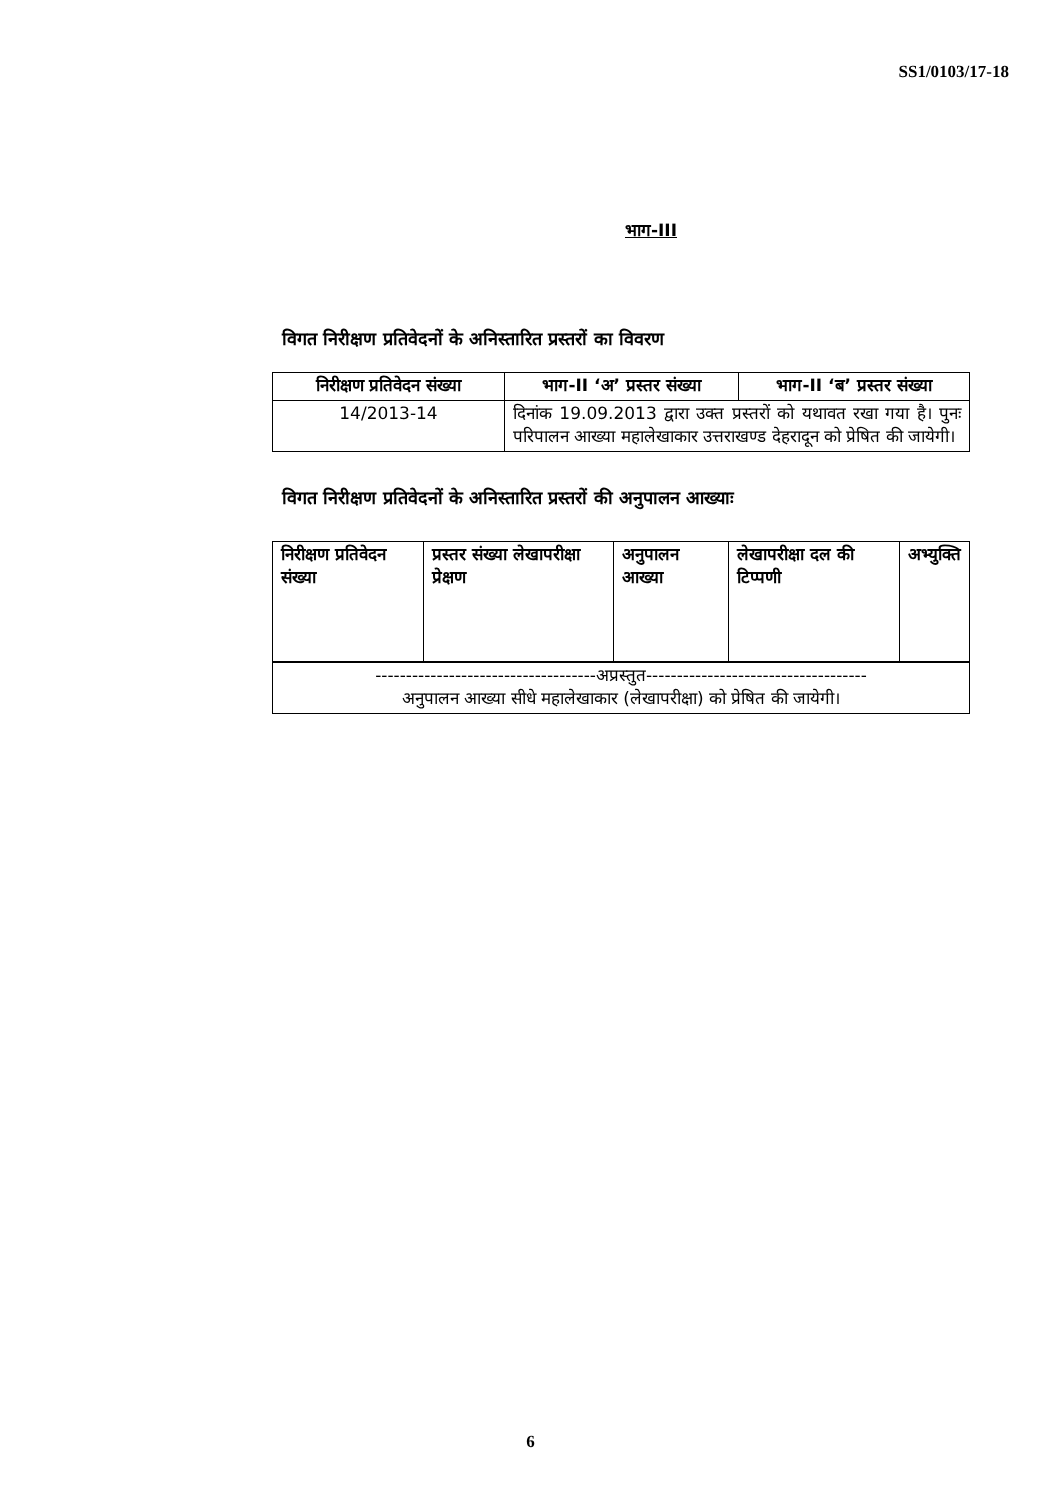SS1/0103/17-18
भाग-III
विगत निरीक्षण प्रतिवेदनों के अनिस्तारित प्रस्तरों का विवरण
| निरीक्षण प्रतिवेदन संख्या | भाग-II ‘अ’ प्रस्तर संख्या | भाग-II ‘ब’ प्रस्तर संख्या |
| --- | --- | --- |
| 14/2013-14 | दिनांक 19.09.2013 द्वारा उक्त प्रस्तरों को यथावत रखा गया है। पुनः परिपालन आख्या महालेखाकार उत्तराखण्ड देहरादून को प्रेषित की जायेगी। | |
विगत निरीक्षण प्रतिवेदनों के अनिस्तारित प्रस्तरों की अनुपालन आख्याः
| निरीक्षण प्रतिवेदन संख्या | प्रस्तर संख्या लेखापरीक्षा प्रेक्षण | अनुपालन आख्या | लेखापरीक्षा दल की टिप्पणी | अभ्युक्ति |
| ------------------------------------अप्रस्तुत------------------------------------ अनुपालन आख्या सीधे महालेखाकार (लेखापरीक्षा) को प्रेषित की जायेगी। |
6